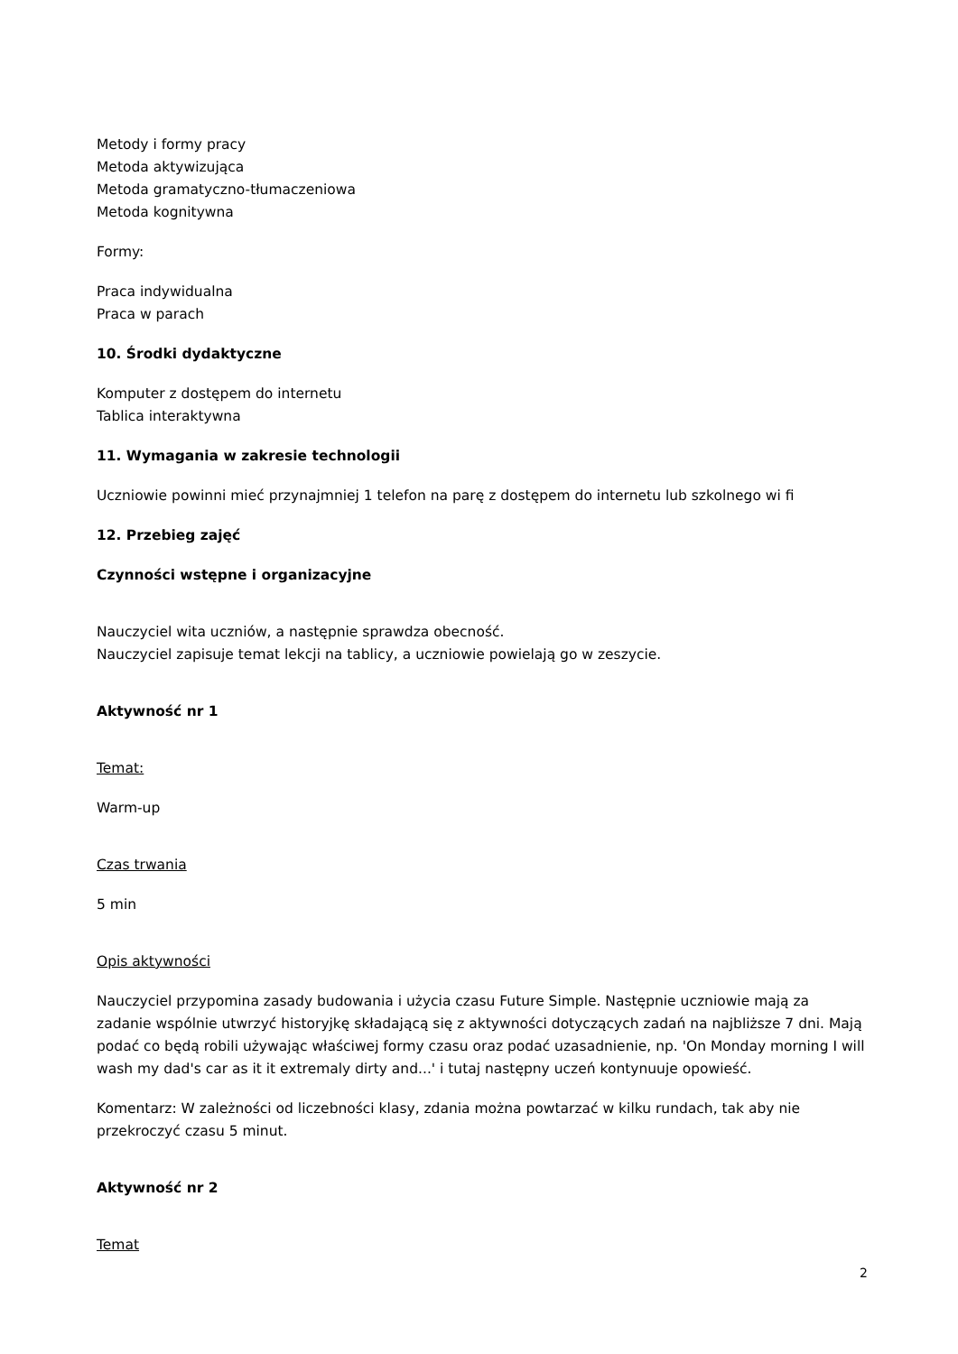Metody i formy pracy
Metoda aktywizująca
Metoda gramatyczno-tłumaczeniowa
Metoda kognitywna
Formy:
Praca indywidualna
Praca w parach
10. Środki dydaktyczne
Komputer z dostępem do internetu
Tablica interaktywna
11. Wymagania w zakresie technologii
Uczniowie powinni mieć przynajmniej 1 telefon na parę z dostępem do internetu lub szkolnego wi fi
12. Przebieg zajęć
Czynności wstępne i organizacyjne
Nauczyciel wita uczniów, a następnie sprawdza obecność.
Nauczyciel zapisuje temat lekcji na tablicy, a uczniowie powielają go w zeszycie.
Aktywność nr 1
Temat:
Warm-up
Czas trwania
5 min
Opis aktywności
Nauczyciel przypomina zasady budowania i użycia czasu Future Simple. Następnie uczniowie mają za zadanie wspólnie utwrzyć historyjkę składającą się z aktywności dotyczących zadań na najbliższe 7 dni. Mają podać co będą robili używając właściwej formy czasu oraz podać uzasadnienie, np. 'On Monday morning I will wash my dad's car as it it extremaly dirty and...' i tutaj następny uczeń kontynuuje opowieść.
Komentarz: W zależności od liczebności klasy, zdania można powtarzać w kilku rundach, tak aby nie przekroczyć czasu 5 minut.
Aktywność nr 2
Temat
2